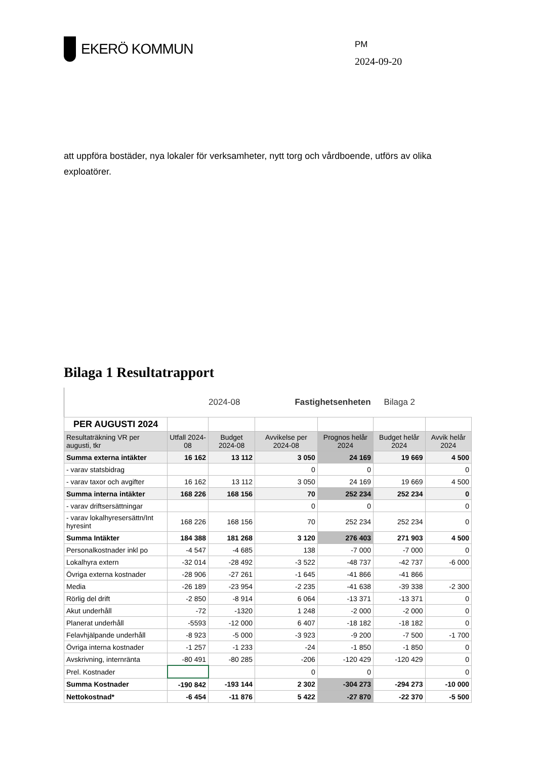EKERÖ KOMMUN
PM
2024-09-20
att uppföra bostäder, nya lokaler för verksamheter, nytt torg och vårdboende, utförs av olika exploatörer.
Bilaga 1 Resultatrapport
2024-08 Fastighetsenheten Bilaga 2
| PER AUGUSTI 2024 | | | | | | |
| Resultaträkning VR per augusti, tkr | Utfall 2024-08 | Budget 2024-08 | Avvikelse per 2024-08 | Prognos helår 2024 | Budget helår 2024 | Avvik helår 2024 |
| Summa externa intäkter | 16 162 | 13 112 | 3 050 | 24 169 | 19 669 | 4 500 |
| - varav statsbidrag | | | 0 | 0 | | 0 |
| - varav taxor och avgifter | 16 162 | 13 112 | 3 050 | 24 169 | 19 669 | 4 500 |
| Summa interna intäkter | 168 226 | 168 156 | 70 | 252 234 | 252 234 | 0 |
| - varav driftsersättningar | | | 0 | 0 | | 0 |
| - varav lokalhyresersättn/Int hyresint | 168 226 | 168 156 | 70 | 252 234 | 252 234 | 0 |
| Summa Intäkter | 184 388 | 181 268 | 3 120 | 276 403 | 271 903 | 4 500 |
| Personalkostnader inkl po | -4 547 | -4 685 | 138 | -7 000 | -7 000 | 0 |
| Lokalhyra extern | -32 014 | -28 492 | -3 522 | -48 737 | -42 737 | -6 000 |
| Övriga externa kostnader | -28 906 | -27 261 | -1 645 | -41 866 | -41 866 | |
| Media | -26 189 | -23 954 | -2 235 | -41 638 | -39 338 | -2 300 |
| Rörlig del drift | -2 850 | -8 914 | 6 064 | -13 371 | -13 371 | 0 |
| Akut underhåll | -72 | -1320 | 1 248 | -2 000 | -2 000 | 0 |
| Planerat underhåll | -5593 | -12 000 | 6 407 | -18 182 | -18 182 | 0 |
| Felavhjälpande underhåll | -8 923 | -5 000 | -3 923 | -9 200 | -7 500 | -1 700 |
| Övriga interna kostnader | -1 257 | -1 233 | -24 | -1 850 | -1 850 | 0 |
| Avskrivning, internränta | -80 491 | -80 285 | -206 | -120 429 | -120 429 | 0 |
| Prel. Kostnader | | | 0 | 0 | | 0 |
| Summa Kostnader | -190 842 | -193 144 | 2 302 | -304 273 | -294 273 | -10 000 |
| Nettokostnad* | -6 454 | -11 876 | 5 422 | -27 870 | -22 370 | -5 500 |